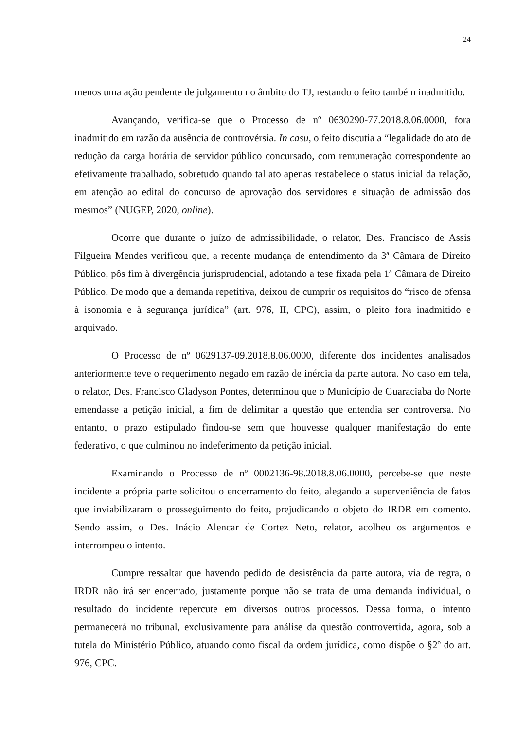24
menos uma ação pendente de julgamento no âmbito do TJ, restando o feito também inadmitido.
Avançando, verifica-se que o Processo de nº 0630290-77.2018.8.06.0000, fora inadmitido em razão da ausência de controvérsia. In casu, o feito discutia a “legalidade do ato de redução da carga horária de servidor público concursado, com remuneração correspondente ao efetivamente trabalhado, sobretudo quando tal ato apenas restabelece o status inicial da relação, em atenção ao edital do concurso de aprovação dos servidores e situação de admissão dos mesmos” (NUGEP, 2020, online).
Ocorre que durante o juízo de admissibilidade, o relator, Des. Francisco de Assis Filgueira Mendes verificou que, a recente mudança de entendimento da 3ª Câmara de Direito Público, pôs fim à divergência jurisprudencial, adotando a tese fixada pela 1ª Câmara de Direito Público. De modo que a demanda repetitiva, deixou de cumprir os requisitos do “risco de ofensa à isonomia e à segurança jurídica” (art. 976, II, CPC), assim, o pleito fora inadmitido e arquivado.
O Processo de nº 0629137-09.2018.8.06.0000, diferente dos incidentes analisados anteriormente teve o requerimento negado em razão de inércia da parte autora. No caso em tela, o relator, Des. Francisco Gladyson Pontes, determinou que o Município de Guaraciaba do Norte emendasse a petição inicial, a fim de delimitar a questão que entendia ser controversa. No entanto, o prazo estipulado findou-se sem que houvesse qualquer manifestação do ente federativo, o que culminou no indeferimento da petição inicial.
Examinando o Processo de nº 0002136-98.2018.8.06.0000, percebe-se que neste incidente a própria parte solicitou o encerramento do feito, alegando a superveniência de fatos que inviabilizaram o prosseguimento do feito, prejudicando o objeto do IRDR em comento. Sendo assim, o Des. Inácio Alencar de Cortez Neto, relator, acolheu os argumentos e interrompeu o intento.
Cumpre ressaltar que havendo pedido de desistência da parte autora, via de regra, o IRDR não irá ser encerrado, justamente porque não se trata de uma demanda individual, o resultado do incidente repercute em diversos outros processos. Dessa forma, o intento permanecerá no tribunal, exclusivamente para análise da questão controvertida, agora, sob a tutela do Ministério Público, atuando como fiscal da ordem jurídica, como dispõe o §2º do art. 976, CPC.